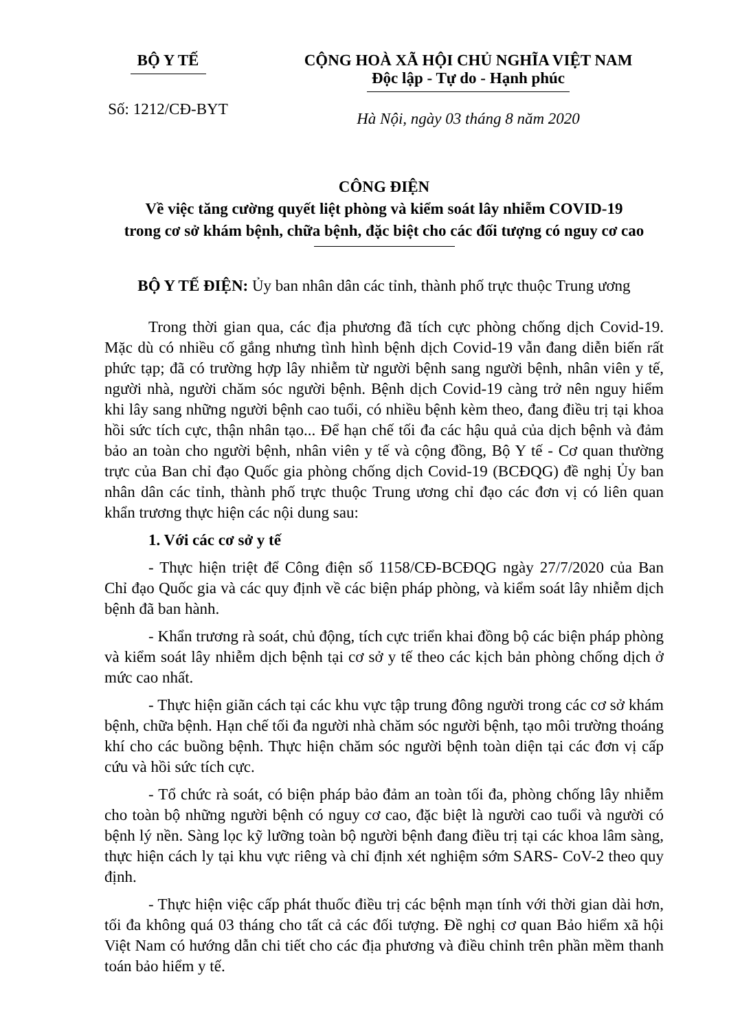BỘ Y TẾ
Số: 1212/CĐ-BYT
CỘNG HOÀ XÃ HỘI CHỦ NGHĨA VIỆT NAM
Độc lập - Tự do - Hạnh phúc
Hà Nội, ngày 03 tháng 8 năm 2020
CÔNG ĐIỆN
Về việc tăng cường quyết liệt phòng và kiểm soát lây nhiễm COVID-19
trong cơ sở khám bệnh, chữa bệnh, đặc biệt cho các đối tượng có nguy cơ cao
BỘ Y TẾ ĐIỆN: Ủy ban nhân dân các tỉnh, thành phố trực thuộc Trung ương
Trong thời gian qua, các địa phương đã tích cực phòng chống dịch Covid-19. Mặc dù có nhiều cố gắng nhưng tình hình bệnh dịch Covid-19 vẫn đang diễn biến rất phức tạp; đã có trường hợp lây nhiễm từ người bệnh sang người bệnh, nhân viên y tế, người nhà, người chăm sóc người bệnh. Bệnh dịch Covid-19 càng trở nên nguy hiểm khi lây sang những người bệnh cao tuổi, có nhiều bệnh kèm theo, đang điều trị tại khoa hồi sức tích cực, thận nhân tạo... Để hạn chế tối đa các hậu quả của dịch bệnh và đảm bảo an toàn cho người bệnh, nhân viên y tế và cộng đồng, Bộ Y tế - Cơ quan thường trực của Ban chỉ đạo Quốc gia phòng chống dịch Covid-19 (BCĐQG) đề nghị Ủy ban nhân dân các tỉnh, thành phố trực thuộc Trung ương chỉ đạo các đơn vị có liên quan khẩn trương thực hiện các nội dung sau:
1. Với các cơ sở y tế
- Thực hiện triệt để Công điện số 1158/CĐ-BCĐQG ngày 27/7/2020 của Ban Chỉ đạo Quốc gia và các quy định về các biện pháp phòng, và kiểm soát lây nhiễm dịch bệnh đã ban hành.
- Khẩn trương rà soát, chủ động, tích cực triển khai đồng bộ các biện pháp phòng và kiểm soát lây nhiễm dịch bệnh tại cơ sở y tế theo các kịch bản phòng chống dịch ở mức cao nhất.
- Thực hiện giãn cách tại các khu vực tập trung đông người trong các cơ sở khám bệnh, chữa bệnh. Hạn chế tối đa người nhà chăm sóc người bệnh, tạo môi trường thoáng khí cho các buồng bệnh. Thực hiện chăm sóc người bệnh toàn diện tại các đơn vị cấp cứu và hồi sức tích cực.
- Tổ chức rà soát, có biện pháp bảo đảm an toàn tối đa, phòng chống lây nhiễm cho toàn bộ những người bệnh có nguy cơ cao, đặc biệt là người cao tuổi và người có bệnh lý nền. Sàng lọc kỹ lưỡng toàn bộ người bệnh đang điều trị tại các khoa lâm sàng, thực hiện cách ly tại khu vực riêng và chỉ định xét nghiệm sớm SARS- CoV-2 theo quy định.
- Thực hiện việc cấp phát thuốc điều trị các bệnh mạn tính với thời gian dài hơn, tối đa không quá 03 tháng cho tất cả các đối tượng. Đề nghị cơ quan Bảo hiểm xã hội Việt Nam có hướng dẫn chi tiết cho các địa phương và điều chỉnh trên phần mềm thanh toán bảo hiểm y tế.